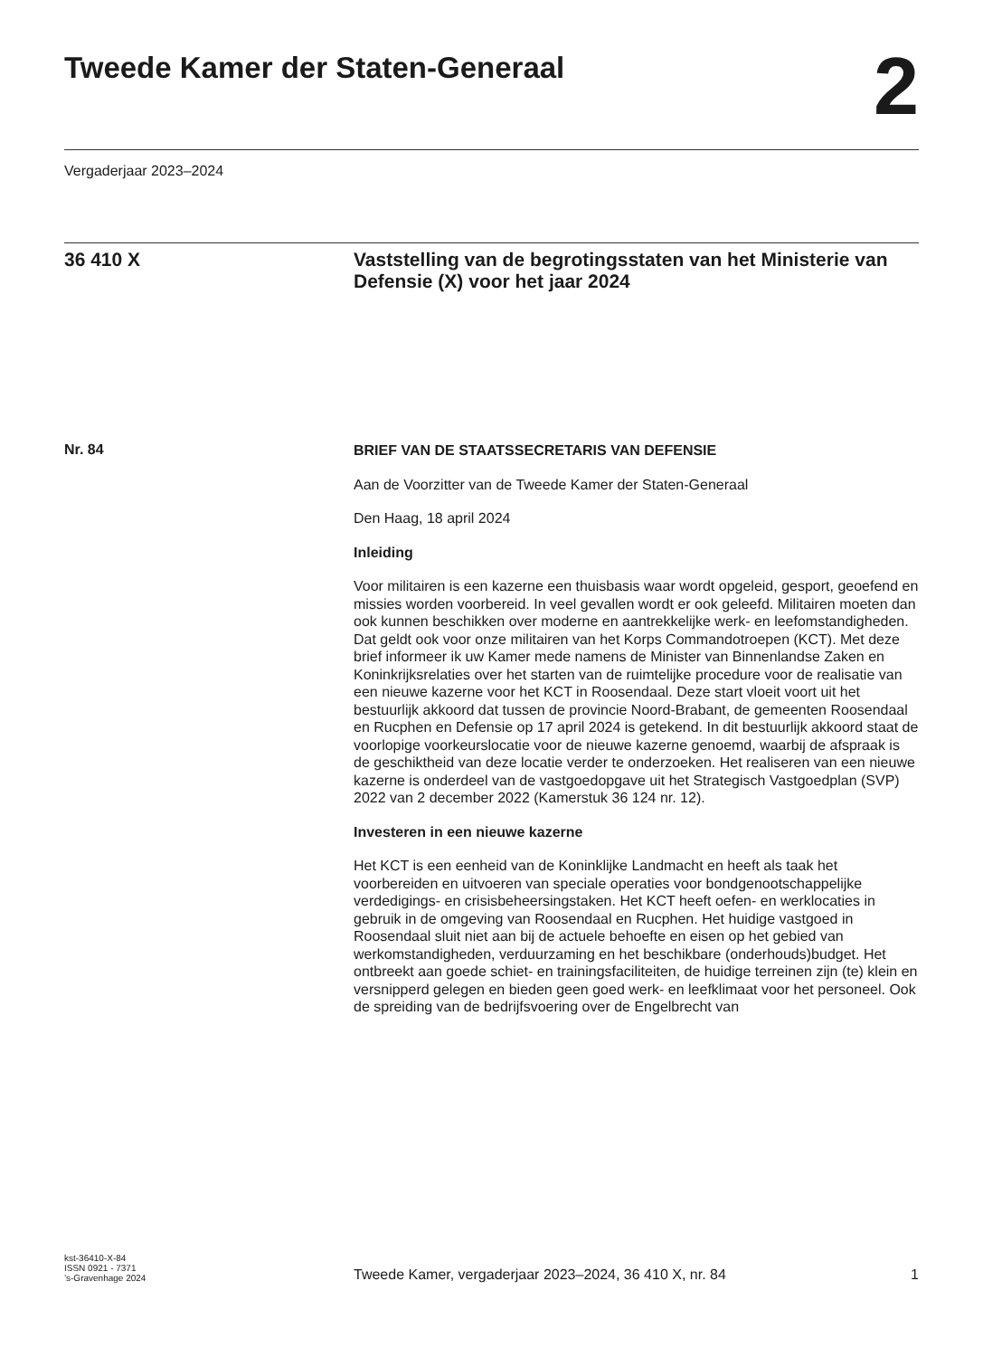Tweede Kamer der Staten-Generaal
2
Vergaderjaar 2023–2024
36 410 X
Vaststelling van de begrotingsstaten van het Ministerie van Defensie (X) voor het jaar 2024
Nr. 84
BRIEF VAN DE STAATSSECRETARIS VAN DEFENSIE
Aan de Voorzitter van de Tweede Kamer der Staten-Generaal
Den Haag, 18 april 2024
Inleiding
Voor militairen is een kazerne een thuisbasis waar wordt opgeleid, gesport, geoefend en missies worden voorbereid. In veel gevallen wordt er ook geleefd. Militairen moeten dan ook kunnen beschikken over moderne en aantrekkelijke werk- en leefomstandigheden. Dat geldt ook voor onze militairen van het Korps Commandotroepen (KCT). Met deze brief informeer ik uw Kamer mede namens de Minister van Binnenlandse Zaken en Koninkrijksrelaties over het starten van de ruimtelijke procedure voor de realisatie van een nieuwe kazerne voor het KCT in Roosendaal. Deze start vloeit voort uit het bestuurlijk akkoord dat tussen de provincie Noord-Brabant, de gemeenten Roosendaal en Rucphen en Defensie op 17 april 2024 is getekend. In dit bestuurlijk akkoord staat de voorlopige voorkeurslocatie voor de nieuwe kazerne genoemd, waarbij de afspraak is de geschiktheid van deze locatie verder te onderzoeken. Het realiseren van een nieuwe kazerne is onderdeel van de vastgoedopgave uit het Strategisch Vastgoedplan (SVP) 2022 van 2 december 2022 (Kamerstuk 36 124 nr. 12).
Investeren in een nieuwe kazerne
Het KCT is een eenheid van de Koninklijke Landmacht en heeft als taak het voorbereiden en uitvoeren van speciale operaties voor bondgenootschappelijke verdedigings- en crisisbeheersingstaken. Het KCT heeft oefen- en werklocaties in gebruik in de omgeving van Roosendaal en Rucphen. Het huidige vastgoed in Roosendaal sluit niet aan bij de actuele behoefte en eisen op het gebied van werkomstandigheden, verduurzaming en het beschikbare (onderhouds)budget. Het ontbreekt aan goede schiet- en trainingsfaciliteiten, de huidige terreinen zijn (te) klein en versnipperd gelegen en bieden geen goed werk- en leefklimaat voor het personeel. Ook de spreiding van de bedrijfsvoering over de Engelbrecht van
kst-36410-X-84
ISSN 0921 - 7371
’s-Gravenhage 2024
Tweede Kamer, vergaderjaar 2023–2024, 36 410 X, nr. 84
1